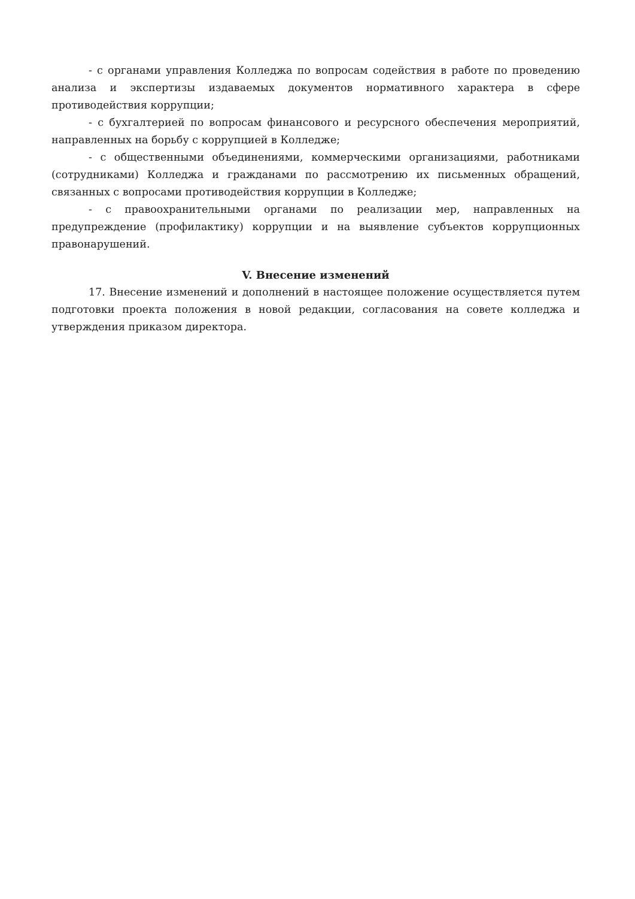- с органами управления Колледжа по вопросам содействия в работе по проведению анализа и экспертизы издаваемых документов нормативного характера в сфере противодействия коррупции;
- с бухгалтерией по вопросам финансового и ресурсного обеспечения мероприятий, направленных на борьбу с коррупцией в Колледже;
- с общественными объединениями, коммерческими организациями, работниками (сотрудниками) Колледжа и гражданами по рассмотрению их письменных обращений, связанных с вопросами противодействия коррупции в Колледже;
- с правоохранительными органами по реализации мер, направленных на предупреждение (профилактику) коррупции и на выявление субъектов коррупционных правонарушений.
V. Внесение изменений
17. Внесение изменений и дополнений в настоящее положение осуществляется путем подготовки проекта положения в новой редакции, согласования на совете колледжа и утверждения приказом директора.